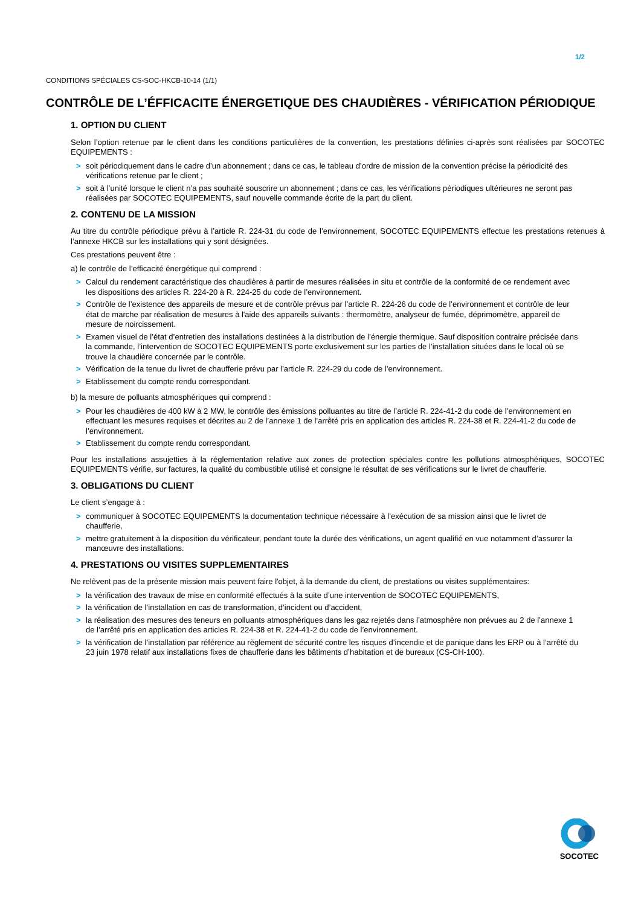1/2
CONDITIONS SPÉCIALES CS-SOC-HKCB-10-14 (1/1)
CONTRÔLE DE L’ÉFFICACITE ÉNERGETIQUE DES CHAUDIÈRES - VÉRIFICATION PÉRIODIQUE
1. OPTION DU CLIENT
Selon l’option retenue par le client dans les conditions particulières de la convention, les prestations définies ci-après sont réalisées par SOCOTEC EQUIPEMENTS :
> soit périodiquement dans le cadre d’un abonnement ; dans ce cas, le tableau d’ordre de mission de la convention précise la périodicité des vérifications retenue par le client ;
> soit à l’unité lorsque le client n’a pas souhaité souscrire un abonnement ; dans ce cas, les vérifications périodiques ultérieures ne seront pas réalisées par SOCOTEC EQUIPEMENTS, sauf nouvelle commande écrite de la part du client.
2. CONTENU DE LA MISSION
Au titre du contrôle périodique prévu à l’article R. 224-31 du code de l’environnement, SOCOTEC EQUIPEMENTS effectue les prestations retenues à l’annexe HKCB sur les installations qui y sont désignées.
Ces prestations peuvent être :
a) le contrôle de l’efficacité énergétique qui comprend :
> Calcul du rendement caractéristique des chaudières à partir de mesures réalisées in situ et contrôle de la conformité de ce rendement avec les dispositions des articles R. 224-20 à R. 224-25 du code de l’environnement.
> Contrôle de l’existence des appareils de mesure et de contrôle prévus par l’article R. 224-26 du code de l’environnement et contrôle de leur état de marche par réalisation de mesures à l'aide des appareils suivants : thermomètre, analyseur de fumée, déprimomètre, appareil de mesure de noircissement.
> Examen visuel de l’état d’entretien des installations destinées à la distribution de l’énergie thermique. Sauf disposition contraire précisée dans la commande, l’intervention de SOCOTEC EQUIPEMENTS porte exclusivement sur les parties de l’installation situées dans le local où se trouve la chaudière concernée par le contrôle.
> Vérification de la tenue du livret de chaufferie prévu par l’article R. 224-29 du code de l’environnement.
> Etablissement du compte rendu correspondant.
b) la mesure de polluants atmosphériques qui comprend :
> Pour les chaudières de 400 kW à 2 MW, le contrôle des émissions polluantes au titre de l’article R. 224-41-2 du code de l’environnement en effectuant les mesures requises et décrites au 2 de l’annexe 1 de l’arrêté pris en application des articles R. 224-38 et R. 224-41-2 du code de l’environnement.
> Etablissement du compte rendu correspondant.
Pour les installations assujetties à la réglementation relative aux zones de protection spéciales contre les pollutions atmosphériques, SOCOTEC EQUIPEMENTS vérifie, sur factures, la qualité du combustible utilisé et consigne le résultat de ses vérifications sur le livret de chaufferie.
3. OBLIGATIONS DU CLIENT
Le client s’engage à :
> communiquer à SOCOTEC EQUIPEMENTS la documentation technique nécessaire à l’exécution de sa mission ainsi que le livret de chaufferie,
> mettre gratuitement à la disposition du vérificateur, pendant toute la durée des vérifications, un agent qualifié en vue notamment d’assurer la manœuvre des installations.
4. PRESTATIONS OU VISITES SUPPLEMENTAIRES
Ne relèvent pas de la présente mission mais peuvent faire l'objet, à la demande du client, de prestations ou visites supplémentaires:
> la vérification des travaux de mise en conformité effectués à la suite d’une intervention de SOCOTEC EQUIPEMENTS,
> la vérification de l’installation en cas de transformation, d’incident ou d’accident,
> la réalisation des mesures des teneurs en polluants atmosphériques dans les gaz rejetés dans l’atmosphère non prévues au 2 de l’annexe 1 de l’arrêté pris en application des articles R. 224-38 et R. 224-41-2 du code de l’environnement.
> la vérification de l’installation par référence au règlement de sécurité contre les risques d’incendie et de panique dans les ERP ou à l’arrêté du 23 juin 1978 relatif aux installations fixes de chaufferie dans les bâtiments d’habitation et de bureaux (CS-CH-100).
SOCOTEC